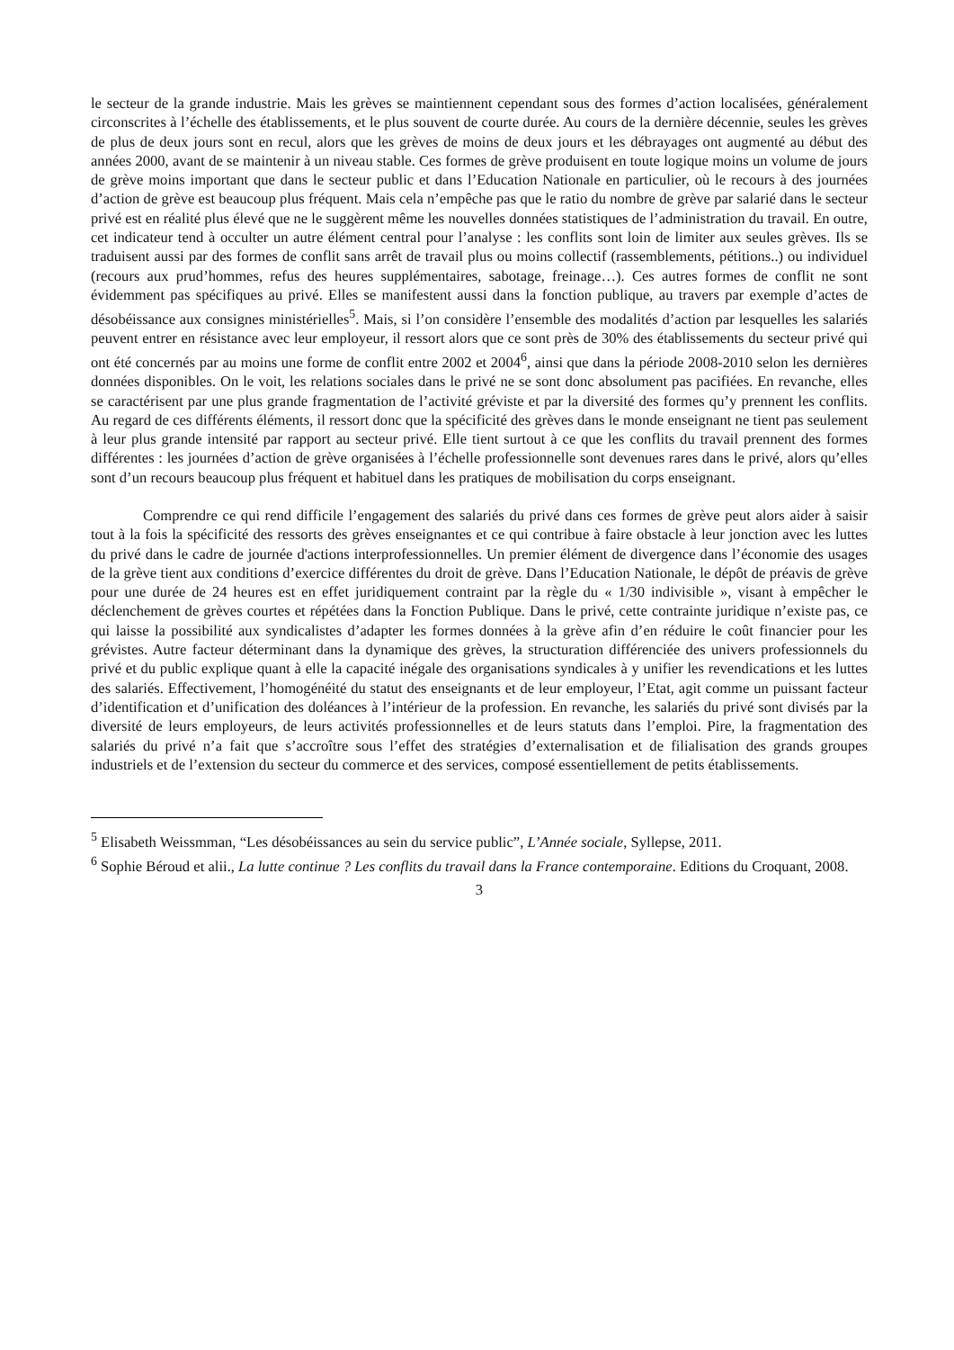le secteur de la grande industrie. Mais les grèves se maintiennent cependant sous des formes d’action localisées, généralement circonscrites à l’échelle des établissements, et le plus souvent de courte durée. Au cours de la dernière décennie, seules les grèves de plus de deux jours sont en recul, alors que les grèves de moins de deux jours et les débrayages ont augmenté au début des années 2000, avant de se maintenir à un niveau stable. Ces formes de grève produisent en toute logique moins un volume de jours de grève moins important que dans le secteur public et dans l’Education Nationale en particulier, où le recours à des journées d’action de grève est beaucoup plus fréquent. Mais cela n’empêche pas que le ratio du nombre de grève par salarié dans le secteur privé est en réalité plus élevé que ne le suggèrent même les nouvelles données statistiques de l’administration du travail. En outre, cet indicateur tend à occulter un autre élément central pour l’analyse : les conflits sont loin de limiter aux seules grèves. Ils se traduisent aussi par des formes de conflit sans arrêt de travail plus ou moins collectif (rassemblements, pétitions..) ou individuel (recours aux prud’hommes, refus des heures supplémentaires, sabotage, freinage…). Ces autres formes de conflit ne sont évidemment pas spécifiques au privé. Elles se manifestent aussi dans la fonction publique, au travers par exemple d’actes de désobéissance aux consignes ministérielles<sup>5</sup>. Mais, si l’on considère l’ensemble des modalités d’action par lesquelles les salariés peuvent entrer en résistance avec leur employeur, il ressort alors que ce sont près de 30% des établissements du secteur privé qui ont été concernés par au moins une forme de conflit entre 2002 et 2004<sup>6</sup>, ainsi que dans la période 2008-2010 selon les dernières données disponibles. On le voit, les relations sociales dans le privé ne se sont donc absolument pas pacifiées. En revanche, elles se caractérisent par une plus grande fragmentation de l’activité gréviste et par la diversité des formes qu’y prennent les conflits. Au regard de ces différents éléments, il ressort donc que la spécificité des grèves dans le monde enseignant ne tient pas seulement à leur plus grande intensité par rapport au secteur privé. Elle tient surtout à ce que les conflits du travail prennent des formes différentes : les journées d’action de grève organisées à l’échelle professionnelle sont devenues rares dans le privé, alors qu’elles sont d’un recours beaucoup plus fréquent et habituel dans les pratiques de mobilisation du corps enseignant.
Comprendre ce qui rend difficile l’engagement des salariés du privé dans ces formes de grève peut alors aider à saisir tout à la fois la spécificité des ressorts des grèves enseignantes et ce qui contribue à faire obstacle à leur jonction avec les luttes du privé dans le cadre de journée d'actions interprofessionnelles. Un premier élément de divergence dans l’économie des usages de la grève tient aux conditions d’exercice différentes du droit de grève. Dans l’Education Nationale, le dépôt de préavis de grève pour une durée de 24 heures est en effet juridiquement contraint par la règle du « 1/30 indivisible », visant à empêcher le déclenchement de grèves courtes et répétées dans la Fonction Publique. Dans le privé, cette contrainte juridique n’existe pas, ce qui laisse la possibilité aux syndicalistes d’adapter les formes données à la grève afin d’en réduire le coût financier pour les grévistes. Autre facteur déterminant dans la dynamique des grèves, la structuration différenciée des univers professionnels du privé et du public explique quant à elle la capacité inégale des organisations syndicales à y unifier les revendications et les luttes des salariés. Effectivement, l’homogénéité du statut des enseignants et de leur employeur, l’Etat, agit comme un puissant facteur d’identification et d’unification des doléances à l’intérieur de la profession. En revanche, les salariés du privé sont divisés par la diversité de leurs employeurs, de leurs activités professionnelles et de leurs statuts dans l’emploi. Pire, la fragmentation des salariés du privé n’a fait que s’accroître sous l’effet des stratégies d’externalisation et de filialisation des grands groupes industriels et de l’extension du secteur du commerce et des services, composé essentiellement de petits établissements.
<sup>5</sup> Elisabeth Weissmman, “Les désobéissances au sein du service public”, L’Année sociale, Syllepse, 2011.
<sup>6</sup> Sophie Béroud et alii., La lutte continue ? Les conflits du travail dans la France contemporaine. Editions du Croquant, 2008.
3